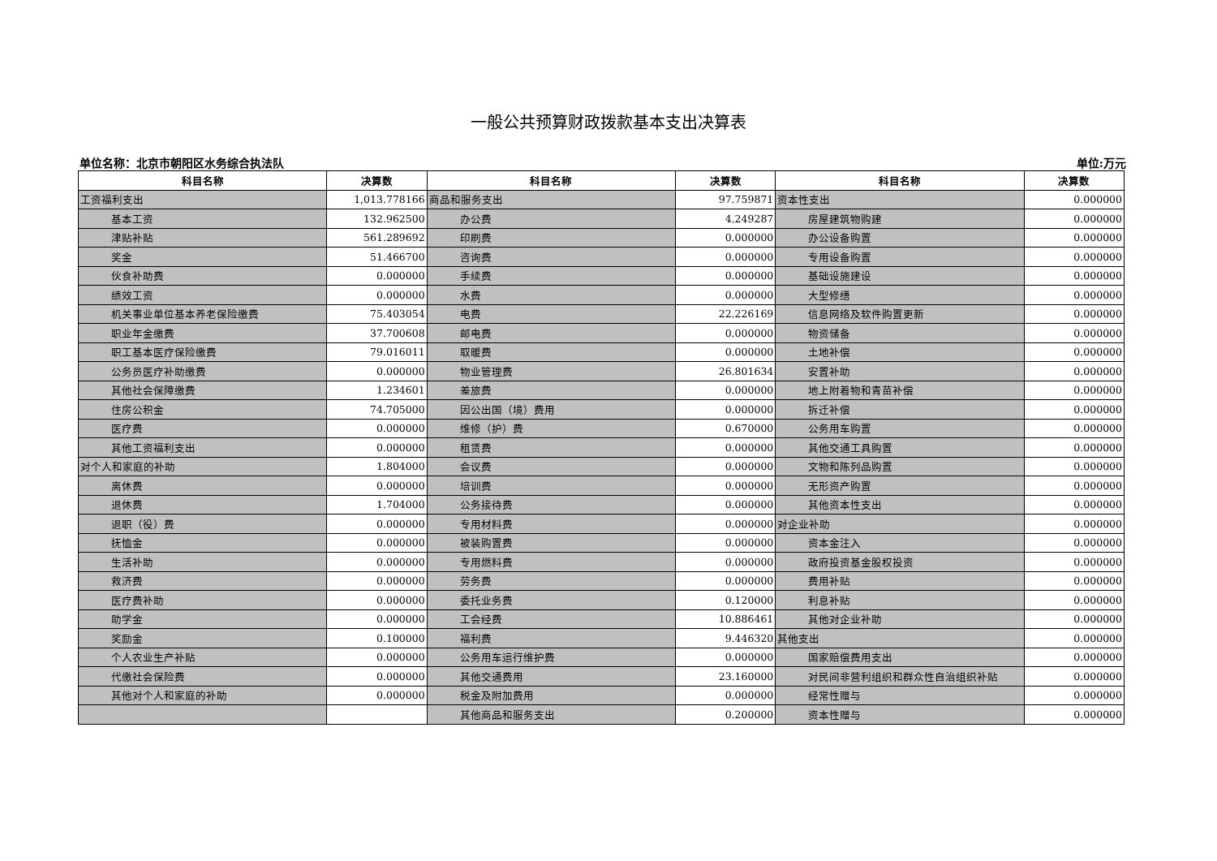一般公共预算财政拨款基本支出决算表
单位名称：北京市朝阳区水务综合执法队 单位:万元
| 科目名称 | 决算数 | 科目名称 | 决算数 | 科目名称 | 决算数 |
| --- | --- | --- | --- | --- | --- |
| 工资福利支出 | 1,013.778166 | 商品和服务支出 | 97.759871 | 资本性支出 | 0.000000 |
| 基本工资 | 132.962500 | 办公费 | 4.249287 | 房屋建筑物购建 | 0.000000 |
| 津贴补贴 | 561.289692 | 印刷费 | 0.000000 | 办公设备购置 | 0.000000 |
| 奖金 | 51.466700 | 咨询费 | 0.000000 | 专用设备购置 | 0.000000 |
| 伙食补助费 | 0.000000 | 手续费 | 0.000000 | 基础设施建设 | 0.000000 |
| 绩效工资 | 0.000000 | 水费 | 0.000000 | 大型修缮 | 0.000000 |
| 机关事业单位基本养老保险缴费 | 75.403054 | 电费 | 22.226169 | 信息网络及软件购置更新 | 0.000000 |
| 职业年金缴费 | 37.700608 | 邮电费 | 0.000000 | 物资储备 | 0.000000 |
| 职工基本医疗保险缴费 | 79.016011 | 取暖费 | 0.000000 | 土地补偿 | 0.000000 |
| 公务员医疗补助缴费 | 0.000000 | 物业管理费 | 26.801634 | 安置补助 | 0.000000 |
| 其他社会保障缴费 | 1.234601 | 差旅费 | 0.000000 | 地上附着物和青苗补偿 | 0.000000 |
| 住房公积金 | 74.705000 | 因公出国（境）费用 | 0.000000 | 拆迁补偿 | 0.000000 |
| 医疗费 | 0.000000 | 维修（护）费 | 0.670000 | 公务用车购置 | 0.000000 |
| 其他工资福利支出 | 0.000000 | 租赁费 | 0.000000 | 其他交通工具购置 | 0.000000 |
| 对个人和家庭的补助 | 1.804000 | 会议费 | 0.000000 | 文物和陈列品购置 | 0.000000 |
| 离休费 | 0.000000 | 培训费 | 0.000000 | 无形资产购置 | 0.000000 |
| 退休费 | 1.704000 | 公务接待费 | 0.000000 | 其他资本性支出 | 0.000000 |
| 退职（役）费 | 0.000000 | 专用材料费 | 0.000000 | 对企业补助 | 0.000000 |
| 抚恤金 | 0.000000 | 被装购置费 | 0.000000 | 资本金注入 | 0.000000 |
| 生活补助 | 0.000000 | 专用燃料费 | 0.000000 | 政府投资基金股权投资 | 0.000000 |
| 救济费 | 0.000000 | 劳务费 | 0.000000 | 费用补贴 | 0.000000 |
| 医疗费补助 | 0.000000 | 委托业务费 | 0.120000 | 利息补贴 | 0.000000 |
| 助学金 | 0.000000 | 工会经费 | 10.886461 | 其他对企业补助 | 0.000000 |
| 奖励金 | 0.100000 | 福利费 | 9.446320 | 其他支出 | 0.000000 |
| 个人农业生产补贴 | 0.000000 | 公务用车运行维护费 | 0.000000 | 国家赔偿费用支出 | 0.000000 |
| 代缴社会保险费 | 0.000000 | 其他交通费用 | 23.160000 | 对民间非营利组织和群众性自治组织补贴 | 0.000000 |
| 其他对个人和家庭的补助 | 0.000000 | 税金及附加费用 | 0.000000 | 经常性赠与 | 0.000000 |
| | | 其他商品和服务支出 | 0.200000 | 资本性赠与 | 0.000000 |